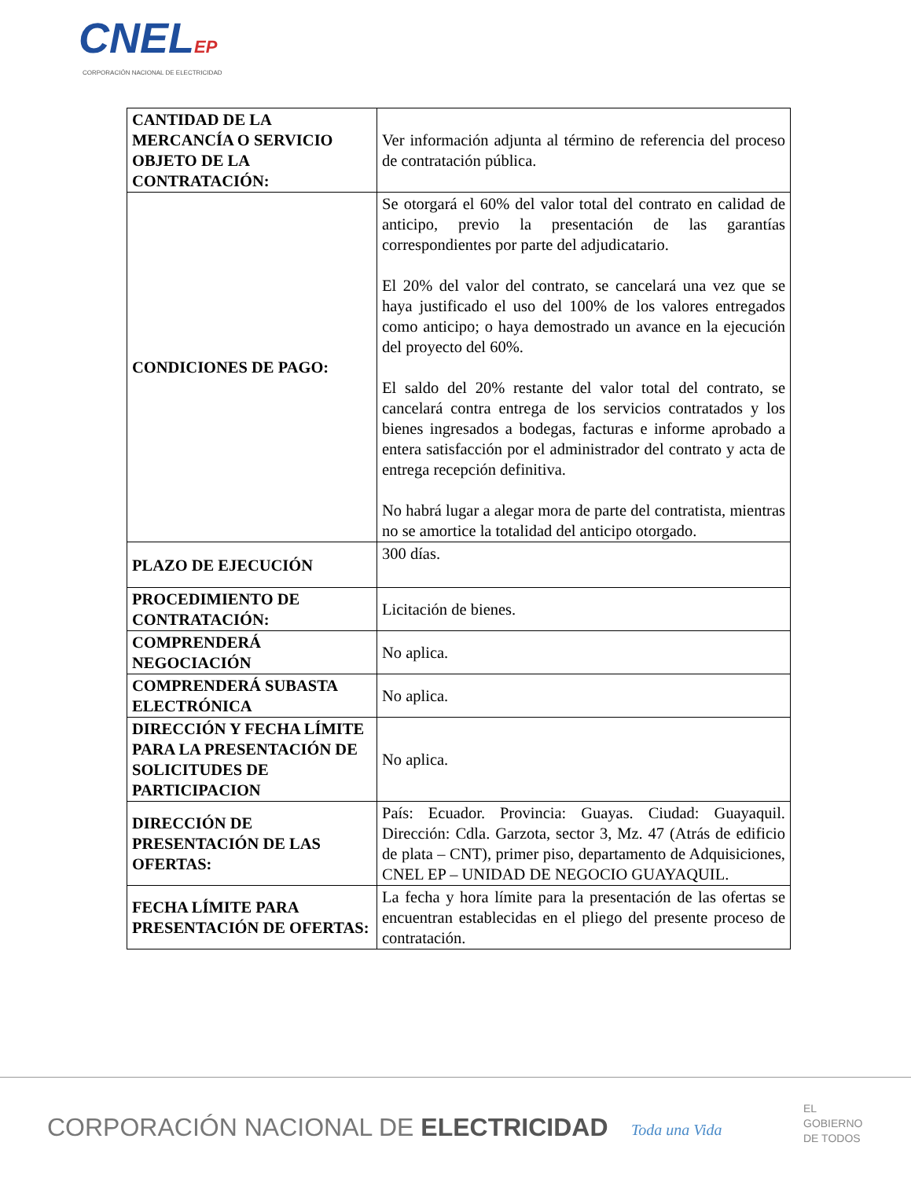CNELEP
CORPORACIÓN NACIONAL DE ELECTRICIDAD
| CANTIDAD DE LA MERCANCÍA O SERVICIO OBJETO DE LA CONTRATACIÓN: | Ver información adjunta al término de referencia del proceso de contratación pública. |
| CONDICIONES DE PAGO: | Se otorgará el 60% del valor total del contrato en calidad de anticipo, previo la presentación de las garantías correspondientes por parte del adjudicatario. El 20% del valor del contrato, se cancelará una vez que se haya justificado el uso del 100% de los valores entregados como anticipo; o haya demostrado un avance en la ejecución del proyecto del 60%. El saldo del 20% restante del valor total del contrato, se cancelará contra entrega de los servicios contratados y los bienes ingresados a bodegas, facturas e informe aprobado a entera satisfacción por el administrador del contrato y acta de entrega recepción definitiva. No habrá lugar a alegar mora de parte del contratista, mientras no se amortice la totalidad del anticipo otorgado. |
| PLAZO DE EJECUCIÓN | 300 días. |
| PROCEDIMIENTO DE CONTRATACIÓN: | Licitación de bienes. |
| COMPRENDERÁ NEGOCIACIÓN | No aplica. |
| COMPRENDERÁ SUBASTA ELECTRÓNICA | No aplica. |
| DIRECCIÓN Y FECHA LÍMITE PARA LA PRESENTACIÓN DE SOLICITUDES DE PARTICIPACION | No aplica. |
| DIRECCIÓN DE PRESENTACIÓN DE LAS OFERTAS: | País: Ecuador. Provincia: Guayas. Ciudad: Guayaquil. Dirección: Cdla. Garzota, sector 3, Mz. 47 (Atrás de edificio de plata – CNT), primer piso, departamento de Adquisiciones, CNEL EP – UNIDAD DE NEGOCIO GUAYAQUIL. |
| FECHA LÍMITE PARA PRESENTACIÓN DE OFERTAS: | La fecha y hora límite para la presentación de las ofertas se encuentran establecidas en el pliego del presente proceso de contratación. |
CORPORACIÓN NACIONAL DE ELECTRICIDAD
Toda una Vida
EL
GOBIERNO
DE TODOS